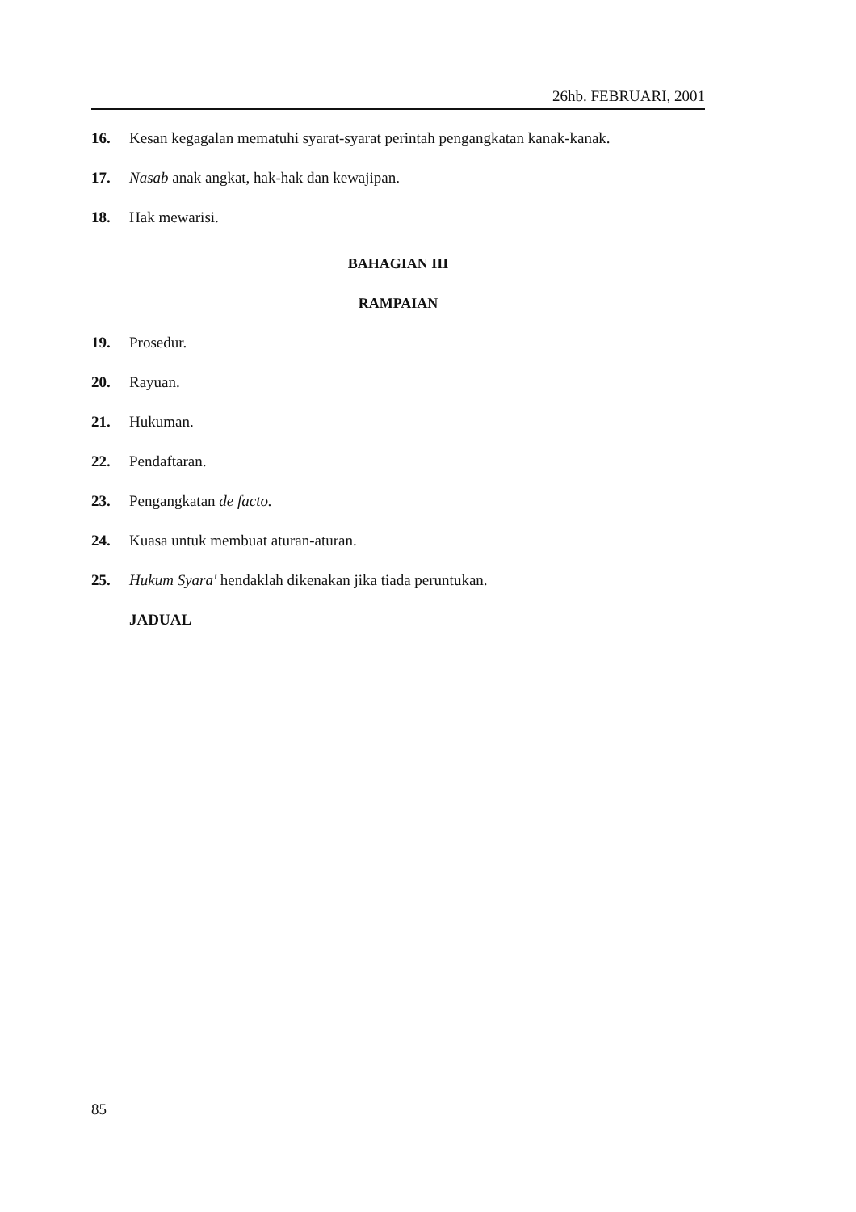26hb. FEBRUARI, 2001
16. Kesan kegagalan mematuhi syarat-syarat perintah pengangkatan kanak-kanak.
17. Nasab anak angkat, hak-hak dan kewajipan.
18. Hak mewarisi.
BAHAGIAN III
RAMPAIAN
19. Prosedur.
20. Rayuan.
21. Hukuman.
22. Pendaftaran.
23. Pengangkatan de facto.
24. Kuasa untuk membuat aturan-aturan.
25. Hukum Syara' hendaklah dikenakan jika tiada peruntukan.
JADUAL
85